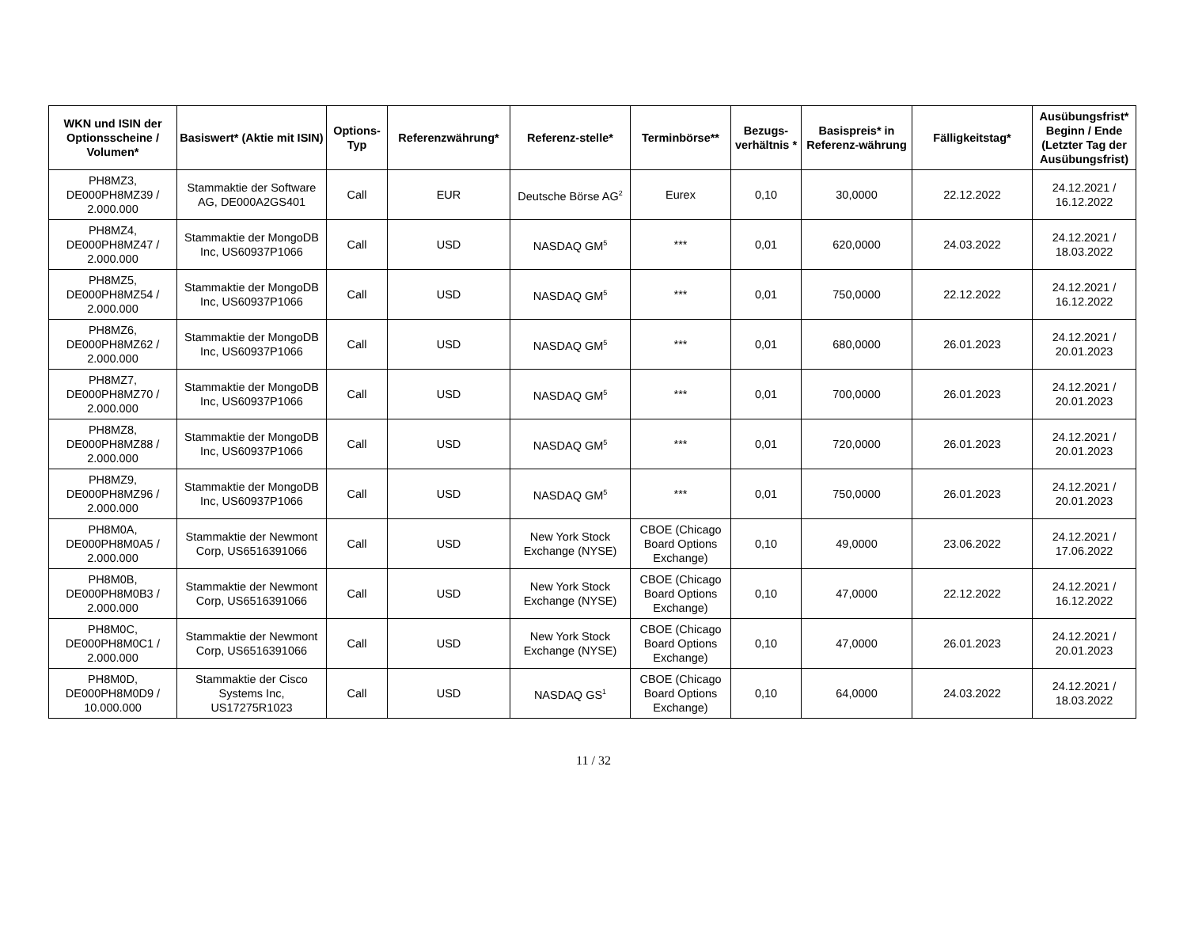| WKN und ISIN der Optionsscheine / Volumen* | Basiswert* (Aktie mit ISIN) | Options-Typ | Referenzwährung* | Referenz-stelle* | Terminbörse** | Bezugs-verhältnis * | Basispreis* in Referenz-währung | Fälligkeitstag* | Ausübungsfrist* Beginn / Ende (Letzter Tag der Ausübungsfrist) |
| --- | --- | --- | --- | --- | --- | --- | --- | --- | --- |
| PH8MZ3, DE000PH8MZ39 / 2.000.000 | Stammaktie der Software AG, DE000A2GS401 | Call | EUR | Deutsche Börse AG<sup>2</sup> | Eurex | 0,10 | 30,0000 | 22.12.2022 | 24.12.2021 / 16.12.2022 |
| PH8MZ4, DE000PH8MZ47 / 2.000.000 | Stammaktie der MongoDB Inc, US60937P1066 | Call | USD | NASDAQ GM<sup>5</sup> | *** | 0,01 | 620,0000 | 24.03.2022 | 24.12.2021 / 18.03.2022 |
| PH8MZ5, DE000PH8MZ54 / 2.000.000 | Stammaktie der MongoDB Inc, US60937P1066 | Call | USD | NASDAQ GM<sup>5</sup> | *** | 0,01 | 750,0000 | 22.12.2022 | 24.12.2021 / 16.12.2022 |
| PH8MZ6, DE000PH8MZ62 / 2.000.000 | Stammaktie der MongoDB Inc, US60937P1066 | Call | USD | NASDAQ GM<sup>5</sup> | *** | 0,01 | 680,0000 | 26.01.2023 | 24.12.2021 / 20.01.2023 |
| PH8MZ7, DE000PH8MZ70 / 2.000.000 | Stammaktie der MongoDB Inc, US60937P1066 | Call | USD | NASDAQ GM<sup>5</sup> | *** | 0,01 | 700,0000 | 26.01.2023 | 24.12.2021 / 20.01.2023 |
| PH8MZ8, DE000PH8MZ88 / 2.000.000 | Stammaktie der MongoDB Inc, US60937P1066 | Call | USD | NASDAQ GM<sup>5</sup> | *** | 0,01 | 720,0000 | 26.01.2023 | 24.12.2021 / 20.01.2023 |
| PH8MZ9, DE000PH8MZ96 / 2.000.000 | Stammaktie der MongoDB Inc, US60937P1066 | Call | USD | NASDAQ GM<sup>5</sup> | *** | 0,01 | 750,0000 | 26.01.2023 | 24.12.2021 / 20.01.2023 |
| PH8M0A, DE000PH8M0A5 / 2.000.000 | Stammaktie der Newmont Corp, US6516391066 | Call | USD | New York Stock Exchange (NYSE) | CBOE (Chicago Board Options Exchange) | 0,10 | 49,0000 | 23.06.2022 | 24.12.2021 / 17.06.2022 |
| PH8M0B, DE000PH8M0B3 / 2.000.000 | Stammaktie der Newmont Corp, US6516391066 | Call | USD | New York Stock Exchange (NYSE) | CBOE (Chicago Board Options Exchange) | 0,10 | 47,0000 | 22.12.2022 | 24.12.2021 / 16.12.2022 |
| PH8M0C, DE000PH8M0C1 / 2.000.000 | Stammaktie der Newmont Corp, US6516391066 | Call | USD | New York Stock Exchange (NYSE) | CBOE (Chicago Board Options Exchange) | 0,10 | 47,0000 | 26.01.2023 | 24.12.2021 / 20.01.2023 |
| PH8M0D, DE000PH8M0D9 / 10.000.000 | Stammaktie der Cisco Systems Inc, US17275R1023 | Call | USD | NASDAQ GS<sup>1</sup> | CBOE (Chicago Board Options Exchange) | 0,10 | 64,0000 | 24.03.2022 | 24.12.2021 / 18.03.2022 |
11 / 32